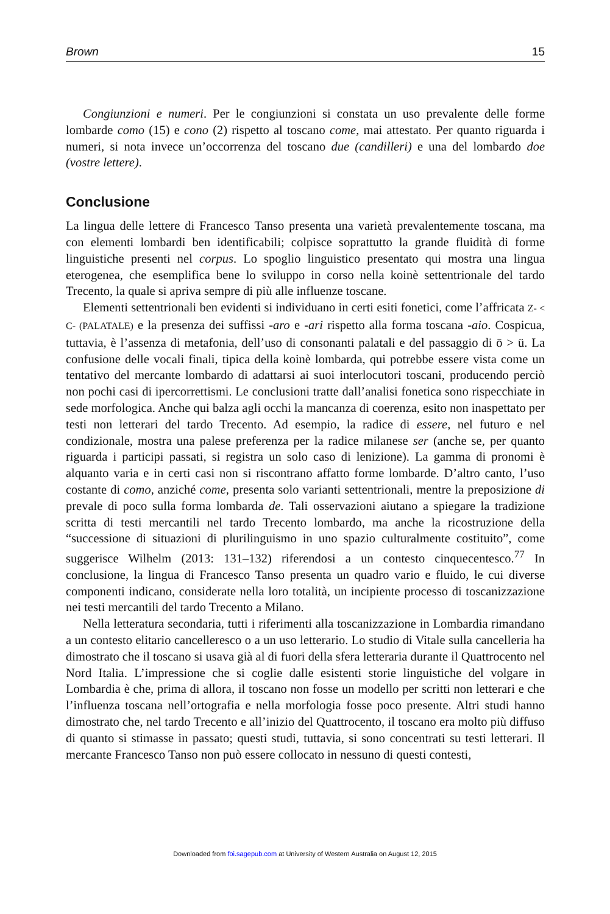Brown 15
Congiunzioni e numeri. Per le congiunzioni si constata un uso prevalente delle forme lombarde como (15) e cono (2) rispetto al toscano come, mai attestato. Per quanto riguarda i numeri, si nota invece un’occorrenza del toscano due (candilleri) e una del lombardo doe (vostre lettere).
Conclusione
La lingua delle lettere di Francesco Tanso presenta una varietà prevalentemente toscana, ma con elementi lombardi ben identificabili; colpisce soprattutto la grande fluidità di forme linguistiche presenti nel corpus. Lo spoglio linguistico presentato qui mostra una lingua eterogenea, che esemplifica bene lo sviluppo in corso nella koinè settentrionale del tardo Trecento, la quale si apriva sempre di più alle influenze toscane.
Elementi settentrionali ben evidenti si individuano in certi esiti fonetici, come l’affricata Z- < C- (PALATALE) e la presenza dei suffissi -aro e -ari rispetto alla forma toscana -aio. Cospicua, tuttavia, è l’assenza di metafonia, dell’uso di consonanti palatali e del passaggio di ō > ü. La confusione delle vocali finali, tipica della koinè lombarda, qui potrebbe essere vista come un tentativo del mercante lombardo di adattarsi ai suoi interlocutori toscani, producendo perciò non pochi casi di ipercorrettismi. Le conclusioni tratte dall’analisi fonetica sono rispecchiate in sede morfologica. Anche qui balza agli occhi la mancanza di coerenza, esito non inaspettato per testi non letterari del tardo Trecento. Ad esempio, la radice di essere, nel futuro e nel condizionale, mostra una palese preferenza per la radice milanese ser (anche se, per quanto riguarda i participi passati, si registra un solo caso di lenizione). La gamma di pronomi è alquanto varia e in certi casi non si riscontrano affatto forme lombarde. D’altro canto, l’uso costante di como, anziché come, presenta solo varianti settentrionali, mentre la preposizione di prevale di poco sulla forma lombarda de. Tali osservazioni aiutano a spiegare la tradizione scritta di testi mercantili nel tardo Trecento lombardo, ma anche la ricostruzione della “successione di situazioni di plurilinguismo in uno spazio culturalmente costituito”, come suggerisce Wilhelm (2013: 131–132) riferendosi a un contesto cinquecentesco.<sup>77</sup> In conclusione, la lingua di Francesco Tanso presenta un quadro vario e fluido, le cui diverse componenti indicano, considerate nella loro totalità, un incipiente processo di toscanizzazione nei testi mercantili del tardo Trecento a Milano.
Nella letteratura secondaria, tutti i riferimenti alla toscanizzazione in Lombardia rimandano a un contesto elitario cancelleresco o a un uso letterario. Lo studio di Vitale sulla cancelleria ha dimostrato che il toscano si usava già al di fuori della sfera letteraria durante il Quattrocento nel Nord Italia. L’impressione che si coglie dalle esistenti storie linguistiche del volgare in Lombardia è che, prima di allora, il toscano non fosse un modello per scritti non letterari e che l’influenza toscana nell’ortografia e nella morfologia fosse poco presente. Altri studi hanno dimostrato che, nel tardo Trecento e all’inizio del Quattrocento, il toscano era molto più diffuso di quanto si stimasse in passato; questi studi, tuttavia, si sono concentrati su testi letterari. Il mercante Francesco Tanso non può essere collocato in nessuno di questi contesti,
Downloaded from foi.sagepub.com at University of Western Australia on August 12, 2015